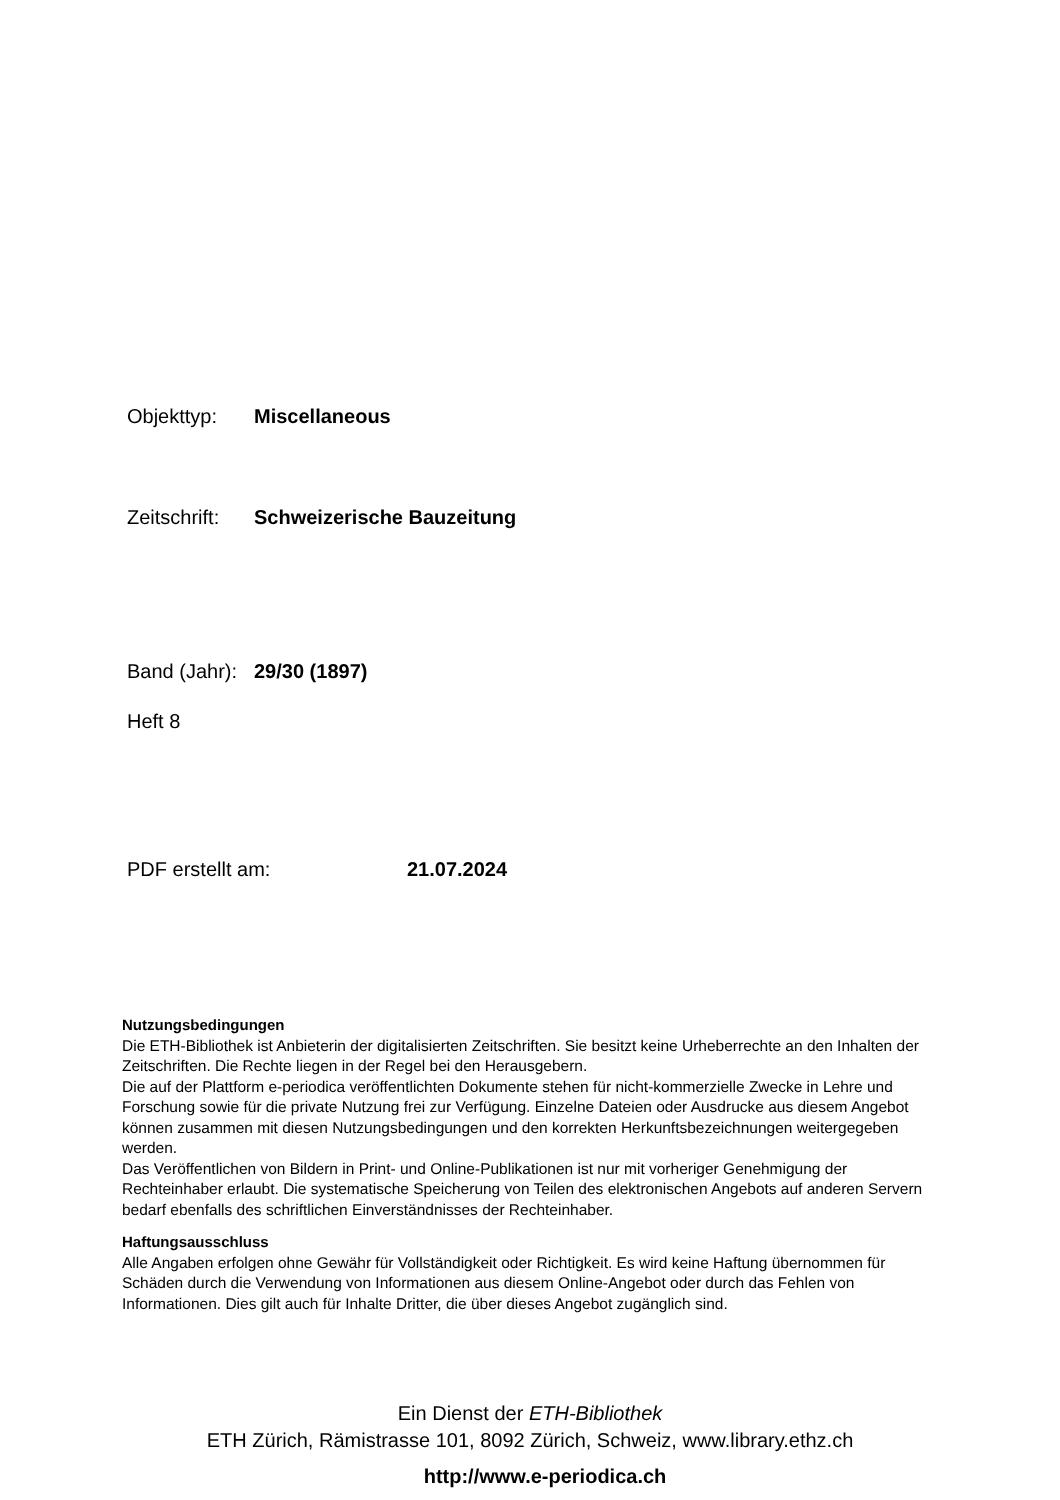Objekttyp: Miscellaneous
Zeitschrift: Schweizerische Bauzeitung
Band (Jahr): 29/30 (1897)
Heft 8
PDF erstellt am: 21.07.2024
Nutzungsbedingungen
Die ETH-Bibliothek ist Anbieterin der digitalisierten Zeitschriften. Sie besitzt keine Urheberrechte an den Inhalten der Zeitschriften. Die Rechte liegen in der Regel bei den Herausgebern.
Die auf der Plattform e-periodica veröffentlichten Dokumente stehen für nicht-kommerzielle Zwecke in Lehre und Forschung sowie für die private Nutzung frei zur Verfügung. Einzelne Dateien oder Ausdrucke aus diesem Angebot können zusammen mit diesen Nutzungsbedingungen und den korrekten Herkunftsbezeichnungen weitergegeben werden.
Das Veröffentlichen von Bildern in Print- und Online-Publikationen ist nur mit vorheriger Genehmigung der Rechteinhaber erlaubt. Die systematische Speicherung von Teilen des elektronischen Angebots auf anderen Servern bedarf ebenfalls des schriftlichen Einverständnisses der Rechteinhaber.
Haftungsausschluss
Alle Angaben erfolgen ohne Gewähr für Vollständigkeit oder Richtigkeit. Es wird keine Haftung übernommen für Schäden durch die Verwendung von Informationen aus diesem Online-Angebot oder durch das Fehlen von Informationen. Dies gilt auch für Inhalte Dritter, die über dieses Angebot zugänglich sind.
Ein Dienst der ETH-Bibliothek
ETH Zürich, Rämistrasse 101, 8092 Zürich, Schweiz, www.library.ethz.ch
http://www.e-periodica.ch